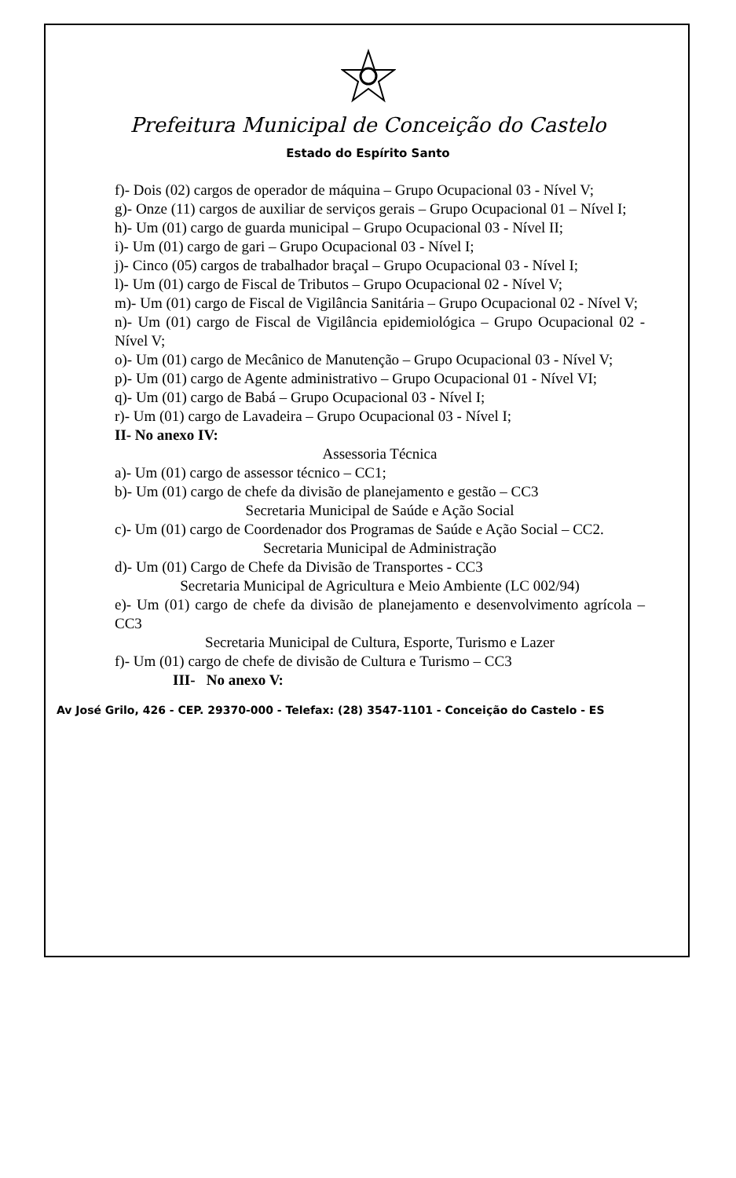Prefeitura Municipal de Conceição do Castelo
Estado do Espírito Santo
f)- Dois (02) cargos de operador de máquina – Grupo Ocupacional 03 - Nível V;
g)- Onze (11) cargos de auxiliar de serviços gerais – Grupo Ocupacional 01 – Nível I;
h)- Um (01) cargo de guarda municipal – Grupo Ocupacional 03 - Nível II;
i)- Um (01) cargo de gari – Grupo Ocupacional 03 - Nível I;
j)- Cinco (05) cargos de trabalhador braçal – Grupo Ocupacional 03 - Nível I;
l)- Um (01) cargo de Fiscal de Tributos – Grupo Ocupacional 02 - Nível V;
m)- Um (01) cargo de Fiscal de Vigilância Sanitária – Grupo Ocupacional 02 - Nível V;
n)- Um (01) cargo de Fiscal de Vigilância epidemiológica – Grupo Ocupacional 02 - Nível V;
o)- Um (01) cargo de Mecânico de Manutenção – Grupo Ocupacional 03 - Nível V;
p)- Um (01) cargo de Agente administrativo – Grupo Ocupacional 01 - Nível VI;
q)- Um (01) cargo de Babá – Grupo Ocupacional 03 - Nível I;
r)- Um (01) cargo de Lavadeira – Grupo Ocupacional 03 - Nível I;
II- No anexo IV:
Assessoria Técnica
a)- Um (01) cargo de assessor técnico – CC1;
b)- Um (01) cargo de chefe da divisão de planejamento e gestão – CC3
Secretaria Municipal de Saúde e Ação Social
c)- Um (01) cargo de Coordenador dos Programas de Saúde e Ação Social – CC2.
Secretaria Municipal de Administração
d)- Um (01) Cargo de Chefe da Divisão de Transportes - CC3
Secretaria Municipal de Agricultura e Meio Ambiente (LC 002/94)
e)- Um (01) cargo de chefe da divisão de planejamento e desenvolvimento agrícola – CC3
Secretaria Municipal de Cultura, Esporte, Turismo e Lazer
f)- Um (01) cargo de chefe de divisão de Cultura e Turismo – CC3
III- No anexo V:
Av José Grilo, 426 - CEP. 29370-000 - Telefax: (28) 3547-1101 - Conceição do Castelo - ES